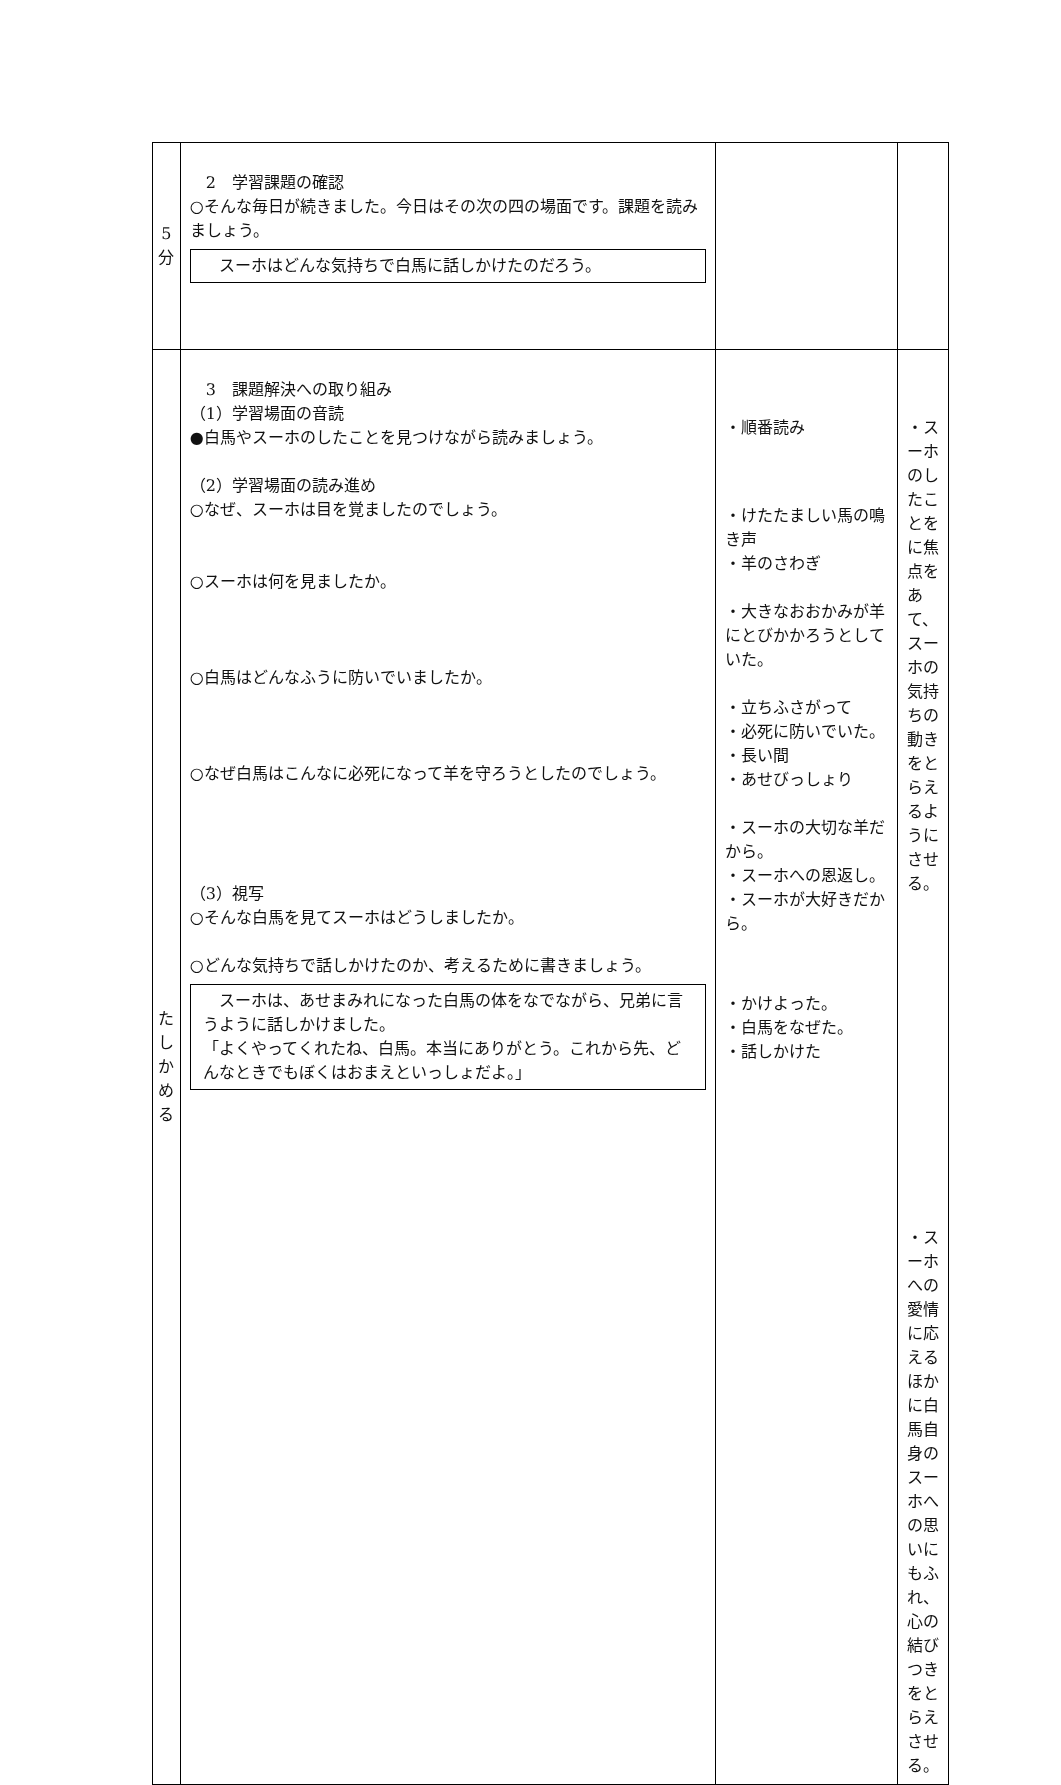| 5 分 | 2 学習課題の確認 ○そんな毎日が続きました。今日はその次の四の場面です。課題を読みましょう。 スーホはどんな気持ちで白馬に話しかけたのだろう。 | | |
| た し か め る | 3 課題解決への取り組み （1）学習場面の音読 ●白馬やスーホのしたことを見つけながら読みましょう。 （2）学習場面の読み進め ○なぜ、スーホは目を覚ましたのでしょう。 ○スーホは何を見ましたか。 ○白馬はどんなふうに防いでいましたか。 ○なぜ白馬はこんなに必死になって羊を守ろうとしたのでしょう。 （3）視写 ○そんな白馬を見てスーホはどうしましたか。 ○どんな気持ちで話しかけたのか、考えるために書きましょう。 スーホは、あせまみれになった白馬の体をなでながら、兄弟に言うように話しかけました。 「よくやってくれたね、白馬。本当にありがとう。これから先、どんなときでもぼくはおまえといっしょだよ。」 | ・順番読み ・けたたましい馬の鳴き声 ・羊のさわぎ ・大きなおおかみが羊にとびかかろうとしていた。 ・立ちふさがって ・必死に防いでいた。 ・長い間 ・あせびっしょり ・スーホの大切な羊だから。 ・スーホへの恩返し。 ・スーホが大好きだから。 ・かけよった。 ・白馬をなぜた。 ・話しかけた | ・スーホのしたことをに焦点をあて、スーホの気持ちの動きをとらえるようにさせる。 ・スーホへの愛情に応えるほかに白馬自身のスーホへの思いにもふれ、心の結びつきをとらえさせる。 |